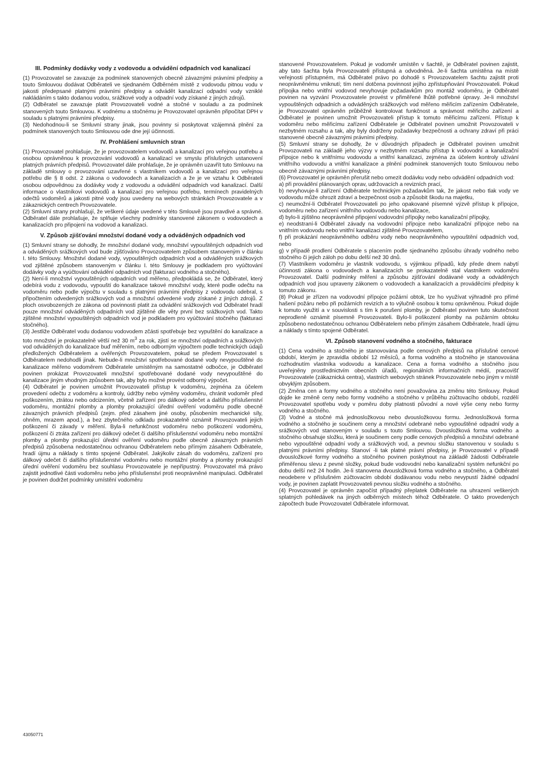III. Podmínky dodávky vody z vodovodu a odvádění odpadních vod kanalizací
(1) Provozovatel se zavazuje za podmínek stanovených obecně závaznými právními předpisy a touto Smlouvou dodávat Odběrateli ve sjednaném Odběrném místě z vodovodu pitnou vodu v jakosti předepsané platnými právními předpisy a odvádět kanalizací odpadní vody vzniklé nakládáním s takto dodanou vodou, srážkové vody a odpadní vody získané z jiných zdrojů.
(2) Odběratel se zavazuje platit Provozovateli vodné a stočné v souladu a za podmínek stanovených touto Smlouvou. K vodnému a stočnému je Provozovatel oprávněn připočítat DPH v souladu s platnými právními předpisy.
(3) Nedohodnou-li se Smluvní strany jinak, jsou povinny si poskytovat vzájemná plnění za podmínek stanovených touto Smlouvou ode dne její účinnosti.
IV. Prohlášení smluvních stran
(1) Provozovatel prohlašuje, že je provozovatelem vodovodů a kanalizací pro veřejnou potřebu a osobou oprávněnou k provozování vodovodů a kanalizací ve smyslu příslušných ustanovení platných právních předpisů. Provozovatel dále prohlašuje, že je oprávněn uzavřít tuto Smlouvu na základě smlouvy o provozování uzavřené s vlastníkem vodovodů a kanalizací pro veřejnou potřebu dle § 8 odst. 2 zákona o vodovodech a kanalizacích a že je ve vztahu k Odběrateli osobou odpovědnou za dodávky vody z vodovodu a odvádění odpadních vod kanalizací. Další informace o vlastníkovi vodovodů a kanalizací pro veřejnou potřebu, termínech pravidelných odečtů vodoměrů a jakosti pitné vody jsou uvedeny na webových stránkách Provozovatele a v zákaznických centrech Provozovatele.
(2) Smluvní strany prohlašují, že veškeré údaje uvedené v této Smlouvě jsou pravdivé a správné. Odběratel dále prohlašuje, že splňuje všechny podmínky stanovené zákonem o vodovodech a kanalizacích pro připojení na vodovod a kanalizaci.
V. Způsob zjišťování množství dodané vody a odváděných odpadních vod
(1) Smluvní strany se dohodly, že množství dodané vody, množství vypouštěných odpadních vod a odváděných srážkových vod bude zjišťováno Provozovatelem způsobem stanoveným v článku I. této Smlouvy. Množství dodané vody, vypouštěných odpadních vod a odváděných srážkových vod zjištěné způsobem stanoveným v článku I. této Smlouvy je podkladem pro vyúčtování dodávky vody a vyúčtování odvádění odpadních vod (fakturaci vodného a stočného).
(2) Není-li množství vypouštěných odpadních vod měřeno, předpokládá se, že Odběratel, který odebírá vodu z vodovodu, vypouští do kanalizace takové množství vody, které podle odečtu na vodoměru nebo podle výpočtu v souladu s platnými právními předpisy z vodovodu odebral, s připočtením odvedených srážkových vod a množství odvedené vody získané z jiných zdrojů. Z ploch osvobozených ze zákona od povinnosti platit za odvádění srážkových vod Odběratel hradí pouze množství odváděných odpadních vod zjištěné dle věty první bez srážkových vod. Takto zjištěné množství vypouštěných odpadních vod je podkladem pro vyúčtování stočného (fakturaci stočného).
(3) Jestliže Odběratel vodu dodanou vodovodem zčásti spotřebuje bez vypuštění do kanalizace a toto množství je prokazatelně větší než 30 m<sup>3</sup> za rok, zjistí se množství odpadních a srážkových vod odváděných do kanalizace buď měřením, nebo odborným výpočtem podle technických údajů předložených Odběratelem a ověřených Provozovatelem, pokud se předem Provozovatel s Odběratelem nedohodli jinak. Nebude-li množství spotřebované dodané vody nevypouštěné do kanalizace měřeno vodoměrem Odběratele umístěným na samostatné odbočce, je Odběratel povinen prokázat Provozovateli množství spotřebované dodané vody nevypouštěné do kanalizace jiným vhodným způsobem tak, aby bylo možné provést odborný výpočet.
(4) Odběratel je povinen umožnit Provozovateli přístup k vodoměru, zejména za účelem provedení odečtu z vodoměru a kontroly, údržby nebo výměny vodoměru, chránit vodoměr před poškozením, ztrátou nebo odcizením, včetně zařízení pro dálkový odečet a dalšího příslušenství vodoměru, montážní plomby a plomby prokazující úřední ověření vodoměru podle obecně závazných právních předpisů (zejm. před zásahem jiné osoby, působením mechanické síly, ohněm, mrazem apod.), a bez zbytečného odkladu prokazatelně oznámit Provozovateli jejich poškození či závady v měření. Byla-li nefunkčnost vodoměru nebo poškození vodoměru, poškození či ztráta zařízení pro dálkový odečet či dalšího příslušenství vodoměru nebo montážní plomby a plomby prokazující úřední ověření vodoměru podle obecně závazných právních předpisů způsobena nedostatečnou ochranou Odběratelem nebo přímým zásahem Odběratele, hradí újmu a náklady s tímto spojené Odběratel. Jakýkoliv zásah do vodoměru, zařízení pro dálkový odečet či dalšího příslušenství vodoměru nebo montážní plomby a plomby prokazující úřední ověření vodoměru bez souhlasu Provozovatele je nepřípustný. Provozovatel má právo zajistit jednotlivé části vodoměru nebo jeho příslušenství proti neoprávněné manipulaci. Odběratel je povinen dodržet podmínky umístění vodoměru
stanovené Provozovatelem. Pokud je vodoměr umístěn v šachtě, je Odběratel povinen zajistit, aby tato šachta byla Provozovateli přístupná a odvodněná. Je-li šachta umístěna na místě veřejnosti přístupném, má Odběratel právo po dohodě s Provozovatelem šachtu zajistit proti neoprávněnému vniknutí; tím není dotčena povinnost jejího zpřístupňování Provozovateli. Pokud přípojka nebo vnitřní vodovod nevyhovuje požadavkům pro montáž vodoměru, je Odběratel povinen na vyzvání Provozovatele provést v přiměřené lhůtě potřebné úpravy. Je-li množství vypouštěných odpadních a odváděných srážkových vod měřeno měřicím zařízením Odběratele, je Provozovatel oprávněn průběžně kontrolovat funkčnost a správnost měřicího zařízení a Odběratel je povinen umožnit Provozovateli přístup k tomuto měřicímu zařízení. Přístup k vodoměru nebo měřicímu zařízení Odběratele je Odběratel povinen umožnit Provozovateli v nezbytném rozsahu a tak, aby byly dodrženy požadavky bezpečnosti a ochrany zdraví při práci stanovené obecně závaznými právními předpisy.
(5) Smluvní strany se dohodly, že v důvodných případech je Odběratel povinen umožnit Provozovateli na základě jeho výzvy v nezbytném rozsahu přístup k vodovodní a kanalizační přípojce nebo k vnitřnímu vodovodu a vnitřní kanalizaci, zejména za účelem kontroly užívání vnitřního vodovodu a vnitřní kanalizace a plnění podmínek stanovených touto Smlouvou nebo obecně závaznými právními předpisy.
(6) Provozovatel je oprávněn přerušit nebo omezit dodávku vody nebo odvádění odpadních vod:
a) při provádění plánovaných oprav, udržovacích a revizních prací,
b) nevyhovuje-li zařízení Odběratele technickým požadavkům tak, že jakost nebo tlak vody ve vodovodu může ohrozit zdraví a bezpečnost osob a způsobit škodu na majetku,
c) neumožní-li Odběratel Provozovateli po jeho opakované písemné výzvě přístup k přípojce, vodoměru nebo zařízení vnitřního vodovodu nebo kanalizace,
d) bylo-li zjištěno neoprávněné připojení vodovodní přípojky nebo kanalizační přípojky,
e) neodstraní-li Odběratel závady na vodovodní přípojce nebo kanalizační přípojce nebo na vnitřním vodovodu nebo vnitřní kanalizaci zjištěné Provozovatelem,
f) při prokázání neoprávněného odběru vody nebo neoprávněného vypouštění odpadních vod, nebo
g) v případě prodlení Odběratele s placením podle sjednaného způsobu úhrady vodného nebo stočného či jejich záloh po dobu delší než 30 dnů.
(7) Vlastníkem vodoměru je vlastník vodovodu, s výjimkou případů, kdy přede dnem nabytí účinnosti zákona o vodovodech a kanalizacích se prokazatelně stal vlastníkem vodoměru Provozovatel. Další podmínky měření a způsobu zjišťování dodávané vody a odváděných odpadních vod jsou upraveny zákonem o vodovodech a kanalizacích a prováděcími předpisy k tomuto zákonu.
(8) Pokud je zřízen na vodovodní přípojce požární obtok, lze ho využívat výhradně pro přímé hašení požáru nebo při požárních revizích a to výlučně osobou k tomu oprávněnou. Pokud dojde k tomuto využití a v souvislosti s tím k porušení plomby, je Odběratel povinen tuto skutečnost neprodleně oznámit písemně Provozovateli. Bylo-li poškození plomby na požárním obtoku způsobeno nedostatečnou ochranou Odběratelem nebo přímým zásahem Odběratele, hradí újmu a náklady s tímto spojené Odběratel.
VI. Způsob stanovení vodného a stočného, fakturace
(1) Cena vodného a stočného je stanovována podle cenových předpisů na příslušné cenové období, kterým je zpravidla období 12 měsíců, a forma vodného a stočného je stanovována rozhodnutím vlastníka vodovodu a kanalizace. Cena a forma vodného a stočného jsou uveřejněny prostřednictvím obecních úřadů, regionálních informačních médií, pracovišť Provozovatele (zákaznická centra), vlastních webových stránek Provozovatele nebo jiným v místě obvyklým způsobem.
(2) Změna cen a formy vodného a stočného není považována za změnu této Smlouvy. Pokud dojde ke změně ceny nebo formy vodného a stočného v průběhu zúčtovacího období, rozdělí Provozovatel spotřebu vody v poměru doby platnosti původní a nové výše ceny nebo formy vodného a stočného.
(3) Vodné a stočné má jednosložkovou nebo dvousložkovou formu. Jednosložková forma vodného a stočného je součinem ceny a množství odebrané nebo vypouštěné odpadní vody a srážkových vod stanoveným v souladu s touto Smlouvou. Dvousložková forma vodného a stočného obsahuje složku, která je součinem ceny podle cenových předpisů a množství odebrané nebo vypouštěné odpadní vody a srážkových vod, a pevnou složku stanovenou v souladu s platnými právními předpisy. Stanoví -li tak platné právní předpisy, je Provozovatel v případě dvousložkové formy vodného a stočného povinen poskytnout na základě žádosti Odběratele přiměřenou slevu z pevné složky, pokud bude vodovodní nebo kanalizační systém nefunkční po dobu delší než 24 hodin. Je-li stanovena dvousložková forma vodného a stočného, a Odběratel neodebere v příslušném zúčtovacím období dodávanou vodu nebo nevypustí žádné odpadní vody, je povinen zaplatit Provozovateli pevnou složku vodného a stočného.
(4) Provozovatel je oprávněn započíst případný přeplatek Odběratele na uhrazení veškerých splatných pohledávek na jiných odběrných místech téhož Odběratele. O takto provedených zápočtech bude Provozovatel Odběratele informovat.
43050771